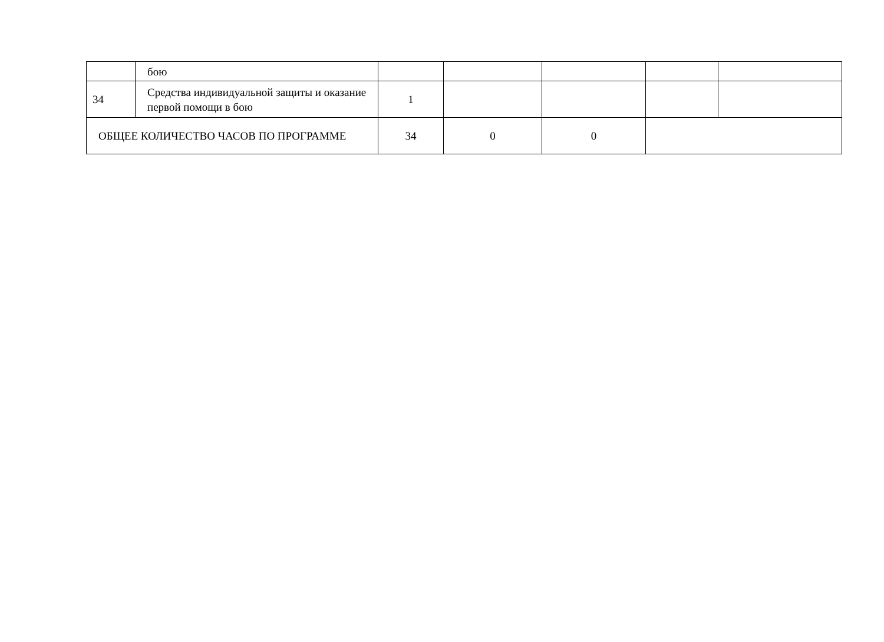| | бою | | | | | |
| 34 | Средства индивидуальной защиты и оказание первой помощи в бою | 1 | | | | |
| ОБЩЕЕ КОЛИЧЕСТВО ЧАСОВ ПО ПРОГРАММЕ | | 34 | 0 | 0 | | |